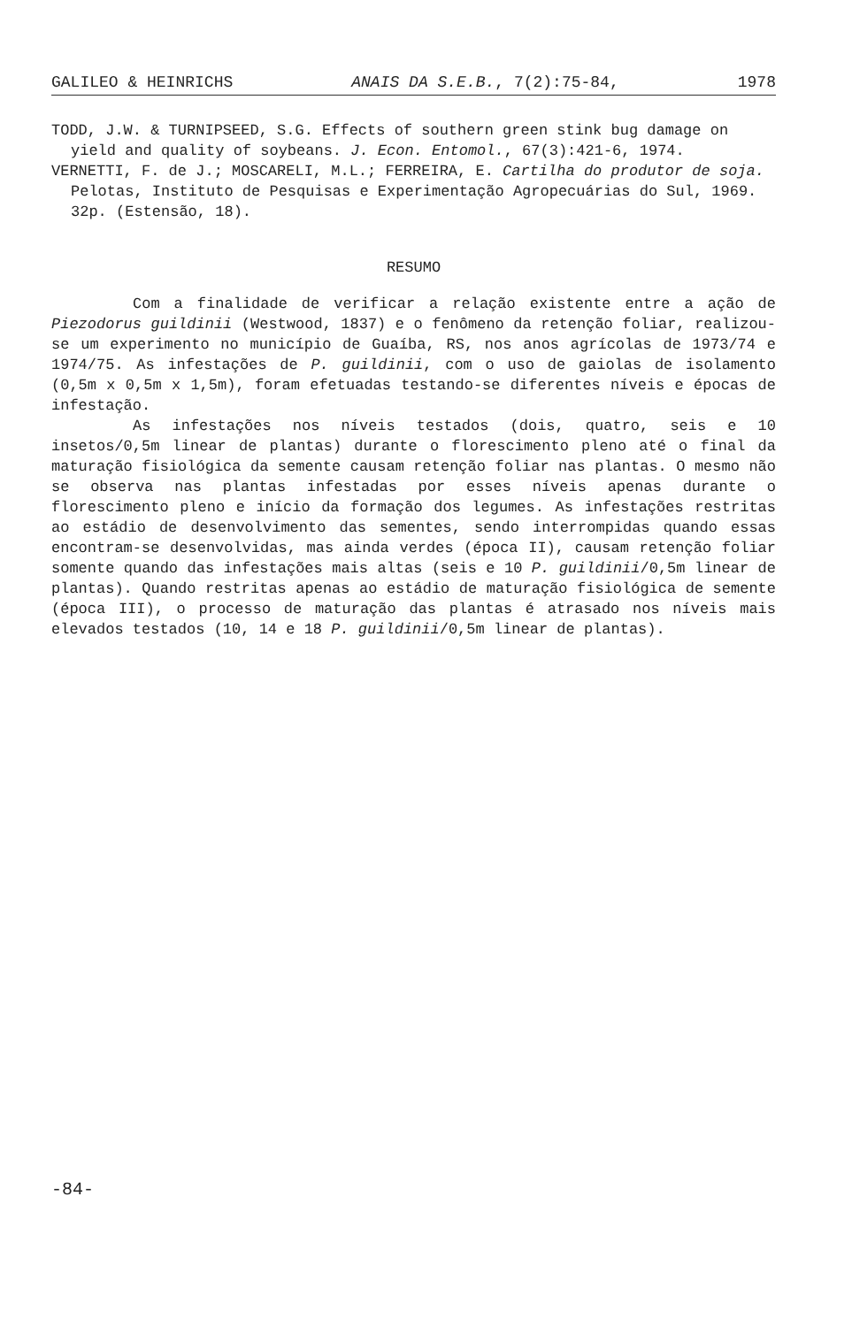GALILEO & HEINRICHS ANAIS DA S.E.B., 7(2):75-84, 1978
TODD, J.W. & TURNIPSEED, S.G. Effects of southern green stink bug damage on yield and quality of soybeans. J. Econ. Entomol., 67(3):421-6, 1974.
VERNETTI, F. de J.; MOSCARELI, M.L.; FERREIRA, E. Cartilha do produtor de soja. Pelotas, Instituto de Pesquisas e Experimentação Agropecuárias do Sul, 1969. 32p. (Estensão, 18).
RESUMO
Com a finalidade de verificar a relação existente entre a ação de Piezodorus guildinii (Westwood, 1837) e o fenômeno da retenção foliar, realizou-se um experimento no município de Guaíba, RS, nos anos agrícolas de 1973/74 e 1974/75. As infestações de P. guildinii, com o uso de gaiolas de isolamento (0,5m x 0,5m x 1,5m), foram efetuadas testando-se diferentes níveis e épocas de infestação.
As infestações nos níveis testados (dois, quatro, seis e 10 insetos/0,5m linear de plantas) durante o florescimento pleno até o final da maturação fisiológica da semente causam retenção foliar nas plantas. O mesmo não se observa nas plantas infestadas por esses níveis apenas durante o florescimento pleno e início da formação dos legumes. As infestações restritas ao estádio de desenvolvimento das sementes, sendo interrompidas quando essas encontram-se desenvolvidas, mas ainda verdes (época II), causam retenção foliar somente quando das infestações mais altas (seis e 10 P. guildinii/0,5m linear de plantas). Quando restritas apenas ao estádio de maturação fisiológica de semente (época III), o processo de maturação das plantas é atrasado nos níveis mais elevados testados (10, 14 e 18 P. guildinii/0,5m linear de plantas).
-84-